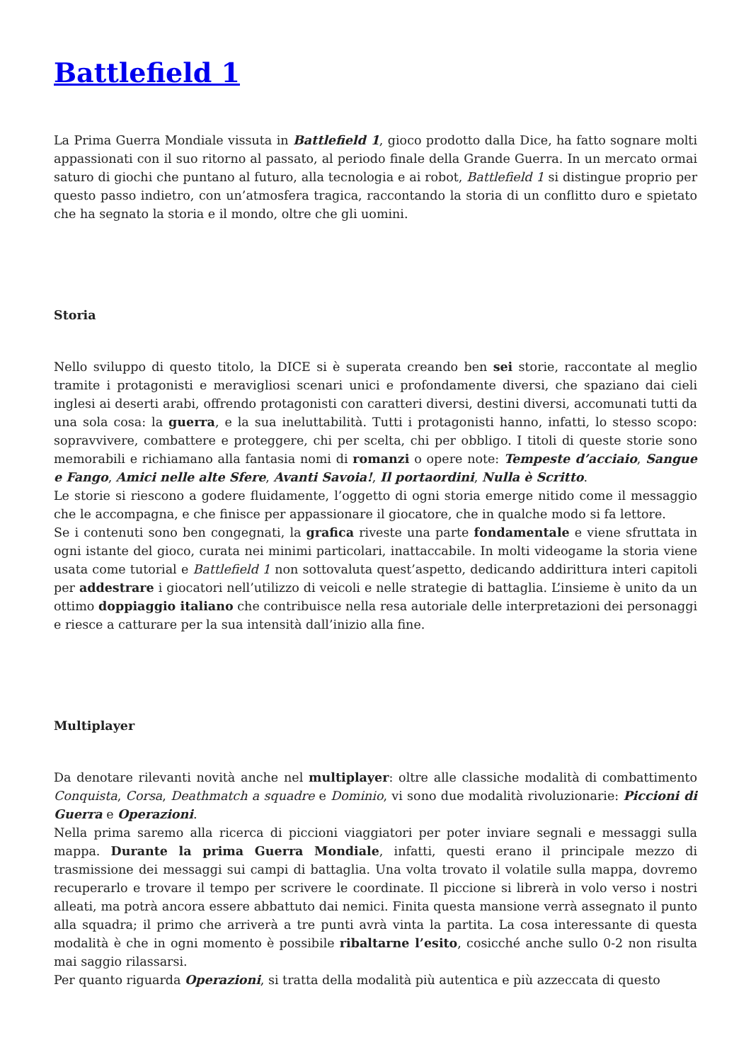Battlefield 1
La Prima Guerra Mondiale vissuta in Battlefield 1, gioco prodotto dalla Dice, ha fatto sognare molti appassionati con il suo ritorno al passato, al periodo finale della Grande Guerra. In un mercato ormai saturo di giochi che puntano al futuro, alla tecnologia e ai robot, Battlefield 1 si distingue proprio per questo passo indietro, con un’atmosfera tragica, raccontando la storia di un conflitto duro e spietato che ha segnato la storia e il mondo, oltre che gli uomini.
Storia
Nello sviluppo di questo titolo, la DICE si è superata creando ben sei storie, raccontate al meglio tramite i protagonisti e meravigliosi scenari unici e profondamente diversi, che spaziano dai cieli inglesi ai deserti arabi, offrendo protagonisti con caratteri diversi, destini diversi, accomunati tutti da una sola cosa: la guerra, e la sua ineluttabilità. Tutti i protagonisti hanno, infatti, lo stesso scopo: sopravvivere, combattere e proteggere, chi per scelta, chi per obbligo. I titoli di queste storie sono memorabili e richiamano alla fantasia nomi di romanzi o opere note: Tempeste d’acciaio, Sangue e Fango, Amici nelle alte Sfere, Avanti Savoia!, Il portaordini, Nulla è Scritto.
Le storie si riescono a godere fluidamente, l’oggetto di ogni storia emerge nitido come il messaggio che le accompagna, e che finisce per appassionare il giocatore, che in qualche modo si fa lettore.
Se i contenuti sono ben congegnati, la grafica riveste una parte fondamentale e viene sfruttata in ogni istante del gioco, curata nei minimi particolari, inattaccabile. In molti videogame la storia viene usata come tutorial e Battlefield 1 non sottovaluta quest’aspetto, dedicando addirittura interi capitoli per addestrare i giocatori nell’utilizzo di veicoli e nelle strategie di battaglia. L’insieme è unito da un ottimo doppiaggio italiano che contribuisce nella resa autoriale delle interpretazioni dei personaggi e riesce a catturare per la sua intensità dall’inizio alla fine.
Multiplayer
Da denotare rilevanti novità anche nel multiplayer: oltre alle classiche modalità di combattimento Conquista, Corsa, Deathmatch a squadre e Dominio, vi sono due modalità rivoluzionarie: Piccioni di Guerra e Operazioni.
Nella prima saremo alla ricerca di piccioni viaggiatori per poter inviare segnali e messaggi sulla mappa. Durante la prima Guerra Mondiale, infatti, questi erano il principale mezzo di trasmissione dei messaggi sui campi di battaglia. Una volta trovato il volatile sulla mappa, dovremo recuperarlo e trovare il tempo per scrivere le coordinate. Il piccione si librerà in volo verso i nostri alleati, ma potrà ancora essere abbattuto dai nemici. Finita questa mansione verrà assegnato il punto alla squadra; il primo che arriverà a tre punti avrà vinta la partita. La cosa interessante di questa modalità è che in ogni momento è possibile ribaltarne l’esito, cosicché anche sullo 0-2 non risulta mai saggio rilassarsi.
Per quanto riguarda Operazioni, si tratta della modalità più autentica e più azzeccata di questo